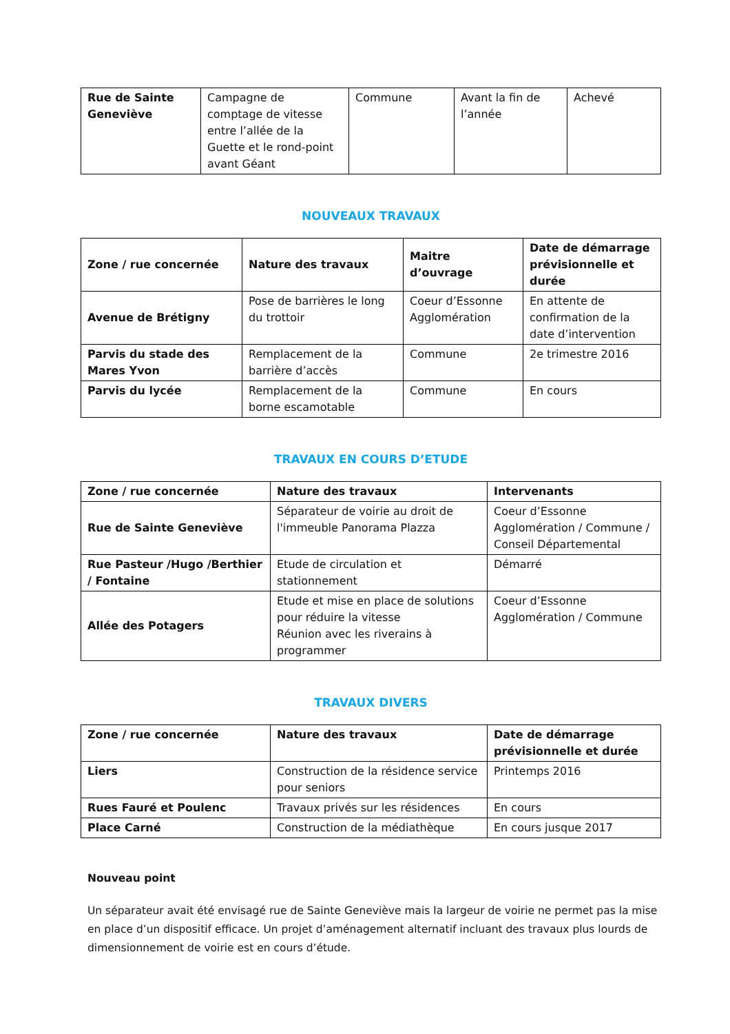| Rue de Sainte Geneviève | Campagne de comptage de vitesse entre l’allée de la Guette et le rond-point avant Géant | Commune | Avant la fin de l’année | Achevé |
NOUVEAUX TRAVAUX
| Zone / rue concernée | Nature des travaux | Maitre d’ouvrage | Date de démarrage prévisionnelle et durée |
| --- | --- | --- | --- |
| Avenue de Brétigny | Pose de barrières le long du trottoir | Coeur d’Essonne Agglomération | En attente de confirmation de la date d’intervention |
| Parvis du stade des Mares Yvon | Remplacement de la barrière d’accès | Commune | 2e trimestre 2016 |
| Parvis du lycée | Remplacement de la borne escamotable | Commune | En cours |
TRAVAUX EN COURS D’ETUDE
| Zone / rue concernée | Nature des travaux | Intervenants |
| --- | --- | --- |
| Rue de Sainte Geneviève | Séparateur de voirie au droit de l'immeuble Panorama Plazza | Coeur d’Essonne Agglomération / Commune / Conseil Départemental |
| Rue Pasteur /Hugo /Berthier / Fontaine | Etude de circulation et stationnement | Démarré |
| Allée des Potagers | Etude et mise en place de solutions pour réduire la vitesse Réunion avec les riverains à programmer | Coeur d’Essonne Agglomération / Commune |
TRAVAUX DIVERS
| Zone / rue concernée | Nature des travaux | Date de démarrage prévisionnelle et durée |
| --- | --- | --- |
| Liers | Construction de la résidence service pour seniors | Printemps 2016 |
| Rues Fauré et Poulenc | Travaux privés sur les résidences | En cours |
| Place Carné | Construction de la médiathèque | En cours jusque 2017 |
Nouveau point
Un séparateur avait été envisagé rue de Sainte Geneviève mais la largeur de voirie ne permet pas la mise en place d’un dispositif efficace. Un projet d’aménagement alternatif incluant des travaux plus lourds de dimensionnement de voirie est en cours d’étude.